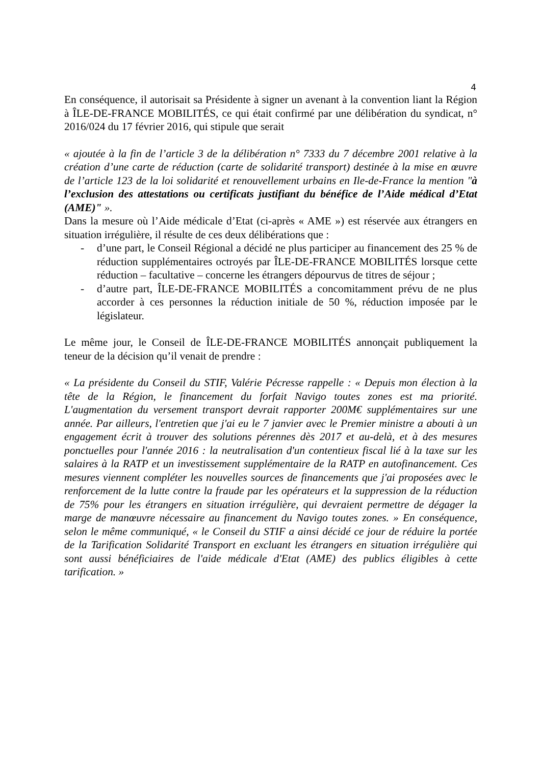4
En conséquence, il autorisait sa Présidente à signer un avenant à la convention liant la Région à ÎLE-DE-FRANCE MOBILITÉS, ce qui était confirmé par une délibération du syndicat, n° 2016/024 du 17 février 2016, qui stipule que serait
« ajoutée à la fin de l’article 3 de la délibération n° 7333 du 7 décembre 2001 relative à la création d’une carte de réduction (carte de solidarité transport) destinée à la mise en œuvre de l’article 123 de la loi solidarité et renouvellement urbains en Ile-de-France la mention "à l’exclusion des attestations ou certificats justifiant du bénéfice de l’Aide médical d’Etat (AME)" ».
Dans la mesure où l’Aide médicale d’Etat (ci-après « AME ») est réservée aux étrangers en situation irrégulière, il résulte de ces deux délibérations que :
- d’une part, le Conseil Régional a décidé ne plus participer au financement des 25 % de réduction supplémentaires octroyés par ÎLE-DE-FRANCE MOBILITÉS lorsque cette réduction – facultative – concerne les étrangers dépourvus de titres de séjour ;
- d’autre part, ÎLE-DE-FRANCE MOBILITÉS a concomitamment prévu de ne plus accorder à ces personnes la réduction initiale de 50 %, réduction imposée par le législateur.
Le même jour, le Conseil de ÎLE-DE-FRANCE MOBILITÉS annonçait publiquement la teneur de la décision qu’il venait de prendre :
« La présidente du Conseil du STIF, Valérie Pécresse rappelle : « Depuis mon élection à la tête de la Région, le financement du forfait Navigo toutes zones est ma priorité. L'augmentation du versement transport devrait rapporter 200M€ supplémentaires sur une année. Par ailleurs, l'entretien que j'ai eu le 7 janvier avec le Premier ministre a abouti à un engagement écrit à trouver des solutions pérennes dès 2017 et au-delà, et à des mesures ponctuelles pour l'année 2016 : la neutralisation d'un contentieux fiscal lié à la taxe sur les salaires à la RATP et un investissement supplémentaire de la RATP en autofinancement. Ces mesures viennent compléter les nouvelles sources de financements que j'ai proposées avec le renforcement de la lutte contre la fraude par les opérateurs et la suppression de la réduction de 75% pour les étrangers en situation irrégulière, qui devraient permettre de dégager la marge de manœuvre nécessaire au financement du Navigo toutes zones. » En conséquence, selon le même communiqué, « le Conseil du STIF a ainsi décidé ce jour de réduire la portée de la Tarification Solidarité Transport en excluant les étrangers en situation irrégulière qui sont aussi bénéficiaires de l'aide médicale d'Etat (AME) des publics éligibles à cette tarification. »